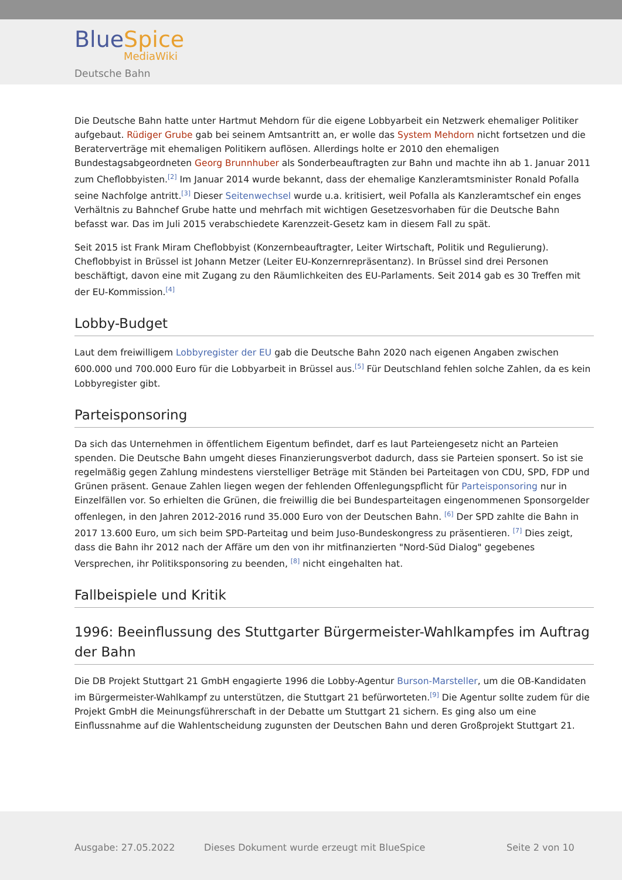BlueSpice
MediaWiki
Deutsche Bahn
Die Deutsche Bahn hatte unter Hartmut Mehdorn für die eigene Lobbyarbeit ein Netzwerk ehemaliger Politiker aufgebaut. Rüdiger Grube gab bei seinem Amtsantritt an, er wolle das System Mehdorn nicht fortsetzen und die Beraterverträge mit ehemaligen Politikern auflösen. Allerdings holte er 2010 den ehemaligen Bundestagsabgeordneten Georg Brunnhuber als Sonderbeauftragten zur Bahn und machte ihn ab 1. Januar 2011 zum Cheflobbyisten.<sup>[2]</sup> Im Januar 2014 wurde bekannt, dass der ehemalige Kanzleramtsminister Ronald Pofalla seine Nachfolge antritt.<sup>[3]</sup> Dieser Seitenwechsel wurde u.a. kritisiert, weil Pofalla als Kanzleramtschef ein enges Verhältnis zu Bahnchef Grube hatte und mehrfach mit wichtigen Gesetzesvorhaben für die Deutsche Bahn befasst war. Das im Juli 2015 verabschiedete Karenzzeit-Gesetz kam in diesem Fall zu spät.
Seit 2015 ist Frank Miram Cheflobbyist (Konzernbeauftragter, Leiter Wirtschaft, Politik und Regulierung). Cheflobbyist in Brüssel ist Johann Metzer (Leiter EU-Konzernrepräsentanz). In Brüssel sind drei Personen beschäftigt, davon eine mit Zugang zu den Räumlichkeiten des EU-Parlaments. Seit 2014 gab es 30 Treffen mit der EU-Kommission.<sup>[4]</sup>
Lobby-Budget
Laut dem freiwilligem Lobbyregister der EU gab die Deutsche Bahn 2020 nach eigenen Angaben zwischen 600.000 und 700.000 Euro für die Lobbyarbeit in Brüssel aus.<sup>[5]</sup> Für Deutschland fehlen solche Zahlen, da es kein Lobbyregister gibt.
Parteisponsoring
Da sich das Unternehmen in öffentlichem Eigentum befindet, darf es laut Parteiengesetz nicht an Parteien spenden. Die Deutsche Bahn umgeht dieses Finanzierungsverbot dadurch, dass sie Parteien sponsert. So ist sie regelmäßig gegen Zahlung mindestens vierstelliger Beträge mit Ständen bei Parteitagen von CDU, SPD, FDP und Grünen präsent. Genaue Zahlen liegen wegen der fehlenden Offenlegungspflicht für Parteisponsoring nur in Einzelfällen vor. So erhielten die Grünen, die freiwillig die bei Bundesparteitagen eingenommenen Sponsorgelder offenlegen, in den Jahren 2012-2016 rund 35.000 Euro von der Deutschen Bahn. <sup>[6]</sup> Der SPD zahlte die Bahn in 2017 13.600 Euro, um sich beim SPD-Parteitag und beim Juso-Bundeskongress zu präsentieren. <sup>[7]</sup> Dies zeigt, dass die Bahn ihr 2012 nach der Affäre um den von ihr mitfinanzierten "Nord-Süd Dialog" gegebenes Versprechen, ihr Politiksponsoring zu beenden, <sup>[8]</sup> nicht eingehalten hat.
Fallbeispiele und Kritik
1996: Beeinflussung des Stuttgarter Bürgermeister-Wahlkampfes im Auftrag der Bahn
Die DB Projekt Stuttgart 21 GmbH engagierte 1996 die Lobby-Agentur Burson-Marsteller, um die OB-Kandidaten im Bürgermeister-Wahlkampf zu unterstützen, die Stuttgart 21 befürworteten.<sup>[9]</sup> Die Agentur sollte zudem für die Projekt GmbH die Meinungsführerschaft in der Debatte um Stuttgart 21 sichern. Es ging also um eine Einflussnahme auf die Wahlentscheidung zugunsten der Deutschen Bahn und deren Großprojekt Stuttgart 21.
Ausgabe: 27.05.2022
Dieses Dokument wurde erzeugt mit BlueSpice
Seite 2 von 10